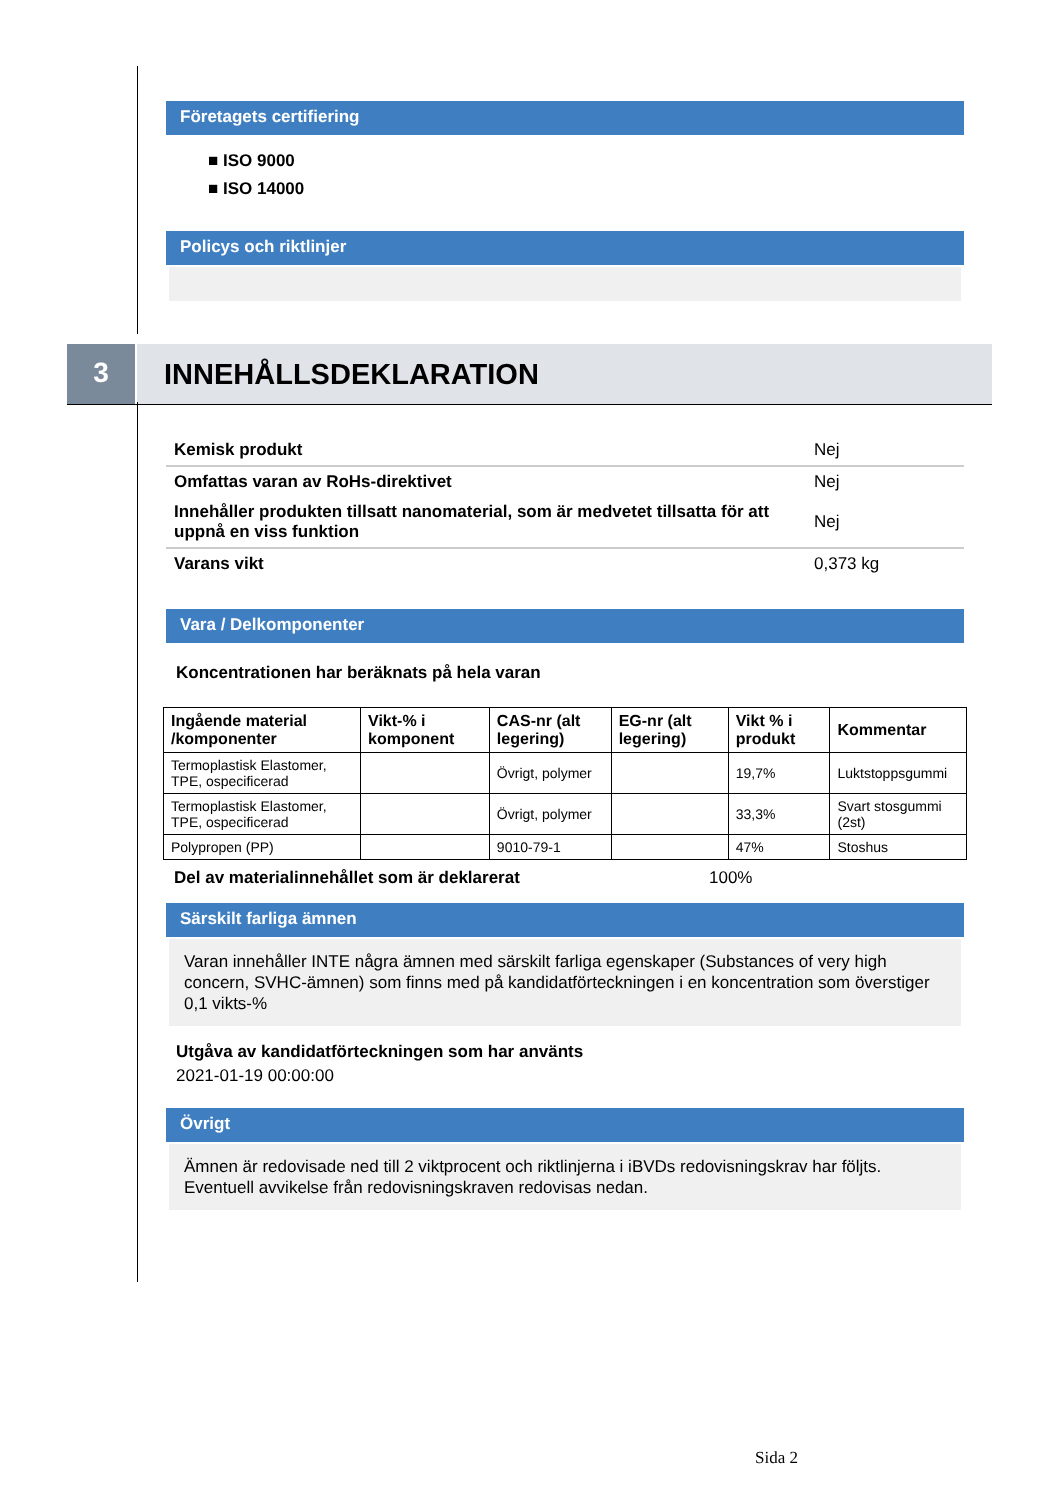Företagets certifiering
■ ISO 9000
■ ISO 14000
Policys och riktlinjer
3
INNEHÅLLSDEKLARATION
Kemisk produkt Nej
Omfattas varan av RoHs-direktivet Nej
Innehåller produkten tillsatt nanomaterial, som är medvetet tillsatta för att uppnå en viss funktion Nej
Varans vikt 0,373 kg
Vara / Delkomponenter
Koncentrationen har beräknats på hela varan
| Ingående material /komponenter | Vikt-% i komponent | CAS-nr (alt legering) | EG-nr (alt legering) | Vikt % i produkt | Kommentar |
| --- | --- | --- | --- | --- | --- |
| Termoplastisk Elastomer, TPE, ospecificerad | | Övrigt, polymer | | 19,7% | Luktstoppsgummi |
| Termoplastisk Elastomer, TPE, ospecificerad | | Övrigt, polymer | | 33,3% | Svart stosgummi (2st) |
| Polypropen (PP) | | 9010-79-1 | | 47% | Stoshus |
Del av materialinnehållet som är deklarerat 100%
Särskilt farliga ämnen
Varan innehåller INTE några ämnen med särskilt farliga egenskaper (Substances of very high concern, SVHC-ämnen) som finns med på kandidatförteckningen i en koncentration som överstiger 0,1 vikts-%
Utgåva av kandidatförteckningen som har använts
2021-01-19 00:00:00
Övrigt
Ämnen är redovisade ned till 2 viktprocent och riktlinjerna i iBVDs redovisningskrav har följts. Eventuell avvikelse från redovisningskraven redovisas nedan.
Sida 2